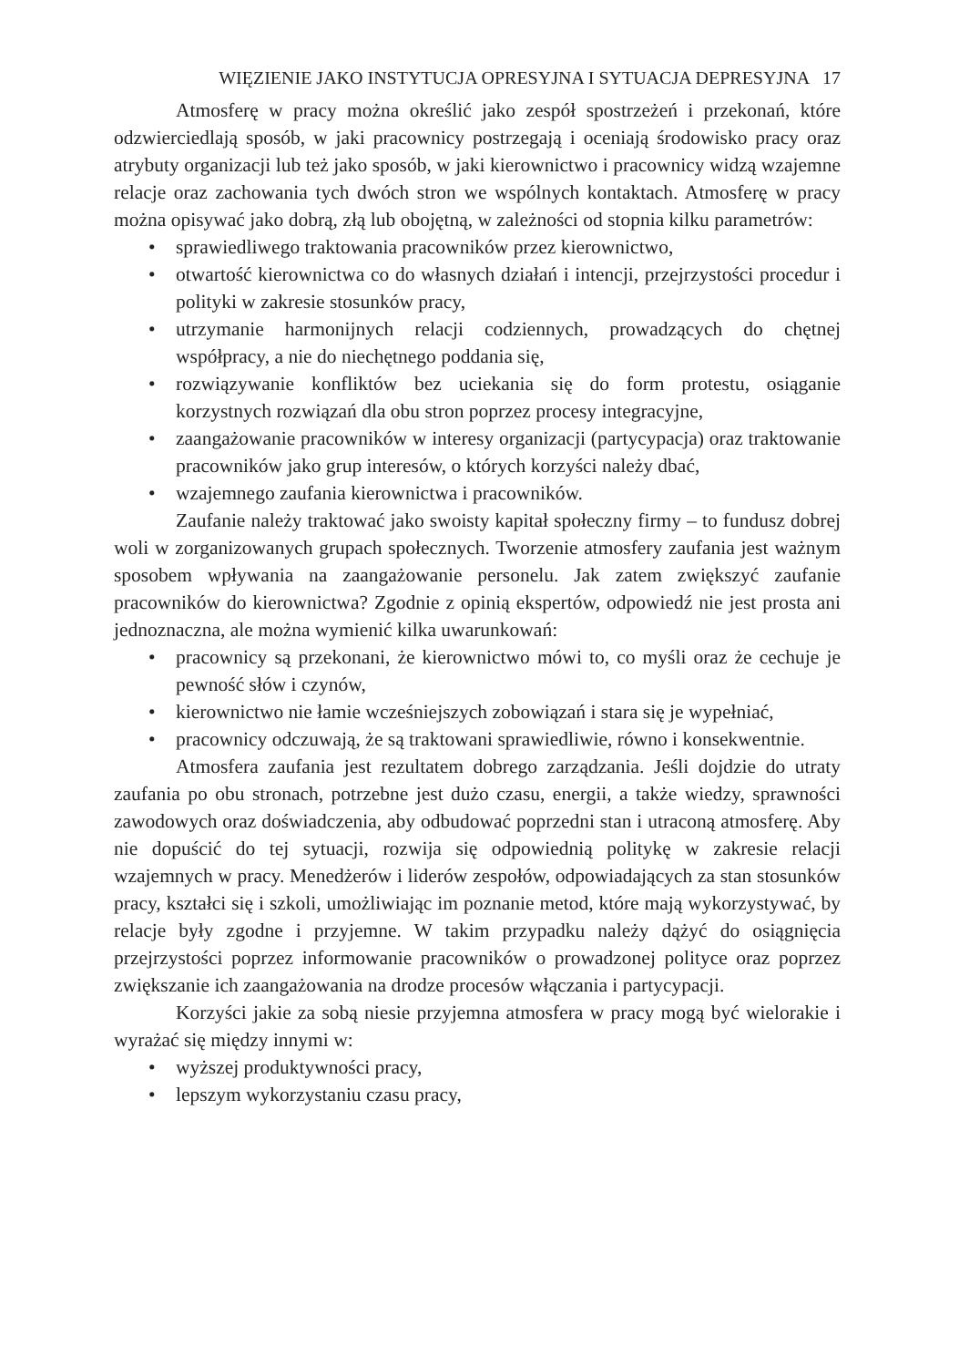WIĘZIENIE JAKO INSTYTUCJA OPRESYJNA I SYTUACJA DEPRESYJNA 17
Atmosferę w pracy można określić jako zespół spostrzeżeń i przekonań, które odzwierciedlają sposób, w jaki pracownicy postrzegają i oceniają środowisko pracy oraz atrybuty organizacji lub też jako sposób, w jaki kierownictwo i pracownicy widzą wzajemne relacje oraz zachowania tych dwóch stron we wspólnych kontaktach. Atmosferę w pracy można opisywać jako dobrą, złą lub obojętną, w zależności od stopnia kilku parametrów:
• sprawiedliwego traktowania pracowników przez kierownictwo,
• otwartość kierownictwa co do własnych działań i intencji, przejrzystości procedur i polityki w zakresie stosunków pracy,
• utrzymanie harmonijnych relacji codziennych, prowadzących do chętnej współpracy, a nie do niechętnego poddania się,
• rozwiązywanie konfliktów bez uciekania się do form protestu, osiąganie korzystnych rozwiązań dla obu stron poprzez procesy integracyjne,
• zaangażowanie pracowników w interesy organizacji (partycypacja) oraz traktowanie pracowników jako grup interesów, o których korzyści należy dbać,
• wzajemnego zaufania kierownictwa i pracowników.
Zaufanie należy traktować jako swoisty kapitał społeczny firmy – to fundusz dobrej woli w zorganizowanych grupach społecznych. Tworzenie atmosfery zaufania jest ważnym sposobem wpływania na zaangażowanie personelu. Jak zatem zwiększyć zaufanie pracowników do kierownictwa? Zgodnie z opinią ekspertów, odpowiedź nie jest prosta ani jednoznaczna, ale można wymienić kilka uwarunkowań:
• pracownicy są przekonani, że kierownictwo mówi to, co myśli oraz że cechuje je pewność słów i czynów,
• kierownictwo nie łamie wcześniejszych zobowiązań i stara się je wypełniać,
• pracownicy odczuwają, że są traktowani sprawiedliwie, równo i konsekwentnie.
Atmosfera zaufania jest rezultatem dobrego zarządzania. Jeśli dojdzie do utraty zaufania po obu stronach, potrzebne jest dużo czasu, energii, a także wiedzy, sprawności zawodowych oraz doświadczenia, aby odbudować poprzedni stan i utraconą atmosferę. Aby nie dopuścić do tej sytuacji, rozwija się odpowiednią politykę w zakresie relacji wzajemnych w pracy. Menedżerów i liderów zespołów, odpowiadających za stan stosunków pracy, kształci się i szkoli, umożliwiając im poznanie metod, które mają wykorzystywać, by relacje były zgodne i przyjemne. W takim przypadku należy dążyć do osiągnięcia przejrzystości poprzez informowanie pracowników o prowadzonej polityce oraz poprzez zwiększanie ich zaangażowania na drodze procesów włączania i partycypacji.
Korzyści jakie za sobą niesie przyjemna atmosfera w pracy mogą być wielorakie i wyrażać się między innymi w:
• wyższej produktywności pracy,
• lepszym wykorzystaniu czasu pracy,